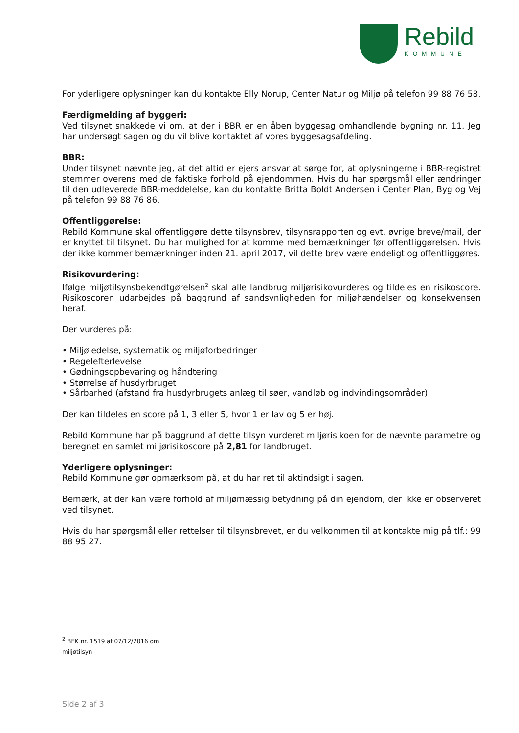Rebild
KOMMUNE
For yderligere oplysninger kan du kontakte Elly Norup, Center Natur og Miljø på telefon 99 88 76 58.
Færdigmelding af byggeri:
Ved tilsynet snakkede vi om, at der i BBR er en åben byggesag omhandlende bygning nr. 11. Jeg har undersøgt sagen og du vil blive kontaktet af vores byggesagsafdeling.
BBR:
Under tilsynet nævnte jeg, at det altid er ejers ansvar at sørge for, at oplysningerne i BBR-registret stemmer overens med de faktiske forhold på ejendommen. Hvis du har spørgsmål eller ændringer til den udleverede BBR-meddelelse, kan du kontakte Britta Boldt Andersen i Center Plan, Byg og Vej på telefon 99 88 76 86.
Offentliggørelse:
Rebild Kommune skal offentliggøre dette tilsynsbrev, tilsynsrapporten og evt. øvrige breve/mail, der er knyttet til tilsynet. Du har mulighed for at komme med bemærkninger før offentliggørelsen. Hvis der ikke kommer bemærkninger inden 21. april 2017, vil dette brev være endeligt og offentliggøres.
Risikovurdering:
Ifølge miljøtilsynsbekendtgørelsen<sup>2</sup> skal alle landbrug miljørisikovurderes og tildeles en risikoscore. Risikoscoren udarbejdes på baggrund af sandsynligheden for miljøhændelser og konsekvensen heraf.
Der vurderes på:
• Miljøledelse, systematik og miljøforbedringer
• Regelefterlevelse
• Gødningsopbevaring og håndtering
• Størrelse af husdyrbruget
• Sårbarhed (afstand fra husdyrbrugets anlæg til søer, vandløb og indvindingsområder)
Der kan tildeles en score på 1, 3 eller 5, hvor 1 er lav og 5 er høj.
Rebild Kommune har på baggrund af dette tilsyn vurderet miljørisikoen for de nævnte parametre og beregnet en samlet miljørisikoscore på 2,81 for landbruget.
Yderligere oplysninger:
Rebild Kommune gør opmærksom på, at du har ret til aktindsigt i sagen.
Bemærk, at der kan være forhold af miljømæssig betydning på din ejendom, der ikke er observeret ved tilsynet.
Hvis du har spørgsmål eller rettelser til tilsynsbrevet, er du velkommen til at kontakte mig på tlf.: 99 88 95 27.
<sup>2</sup> BEK nr. 1519 af 07/12/2016 om miljøtilsyn
Side 2 af 3